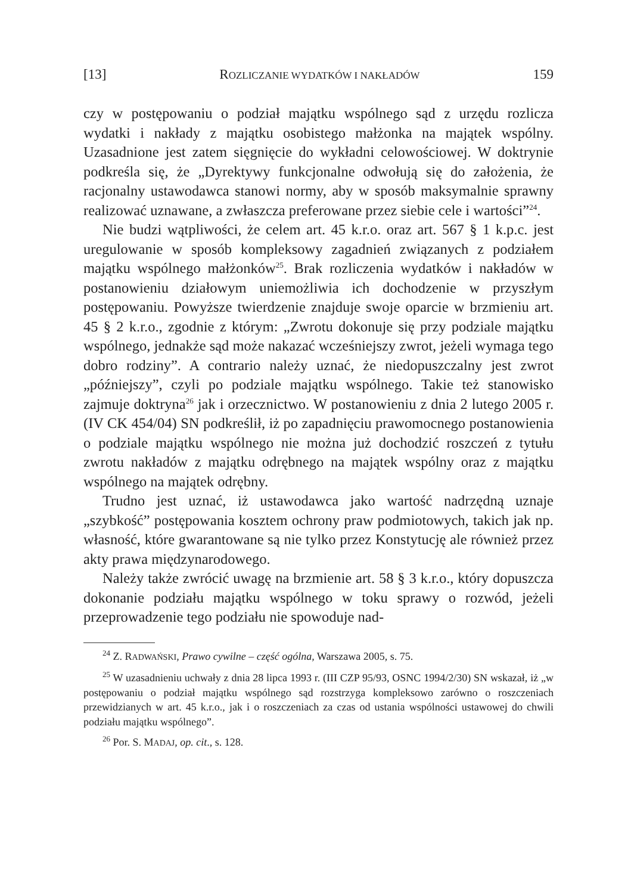[13] ROZLICZANIE WYDATKÓW I NAKŁADÓW 159
czy w postępowaniu o podział majątku wspólnego sąd z urzędu rozlicza wydatki i nakłady z majątku osobistego małżonka na majątek wspólny. Uzasadnione jest zatem sięgnięcie do wykładni celowościowej. W doktrynie podkreśla się, że „Dyrektywy funkcjonalne odwołują się do założenia, że racjonalny ustawodawca stanowi normy, aby w sposób maksymalnie sprawny realizować uznawane, a zwłaszcza preferowane przez siebie cele i wartości”<sup>24</sup>.
Nie budzi wątpliwości, że celem art. 45 k.r.o. oraz art. 567 § 1 k.p.c. jest uregulowanie w sposób kompleksowy zagadnień związanych z podziałem majątku wspólnego małżonków<sup>25</sup>. Brak rozliczenia wydatków i nakładów w postanowieniu działowym uniemożliwia ich dochodzenie w przyszłym postępowaniu. Powyższe twierdzenie znajduje swoje oparcie w brzmieniu art. 45 § 2 k.r.o., zgodnie z którym: „Zwrotu dokonuje się przy podziale majątku wspólnego, jednakże sąd może nakazać wcześniejszy zwrot, jeżeli wymaga tego dobro rodziny”. A contrario należy uznać, że niedopuszczalny jest zwrot „późniejszy”, czyli po podziale majątku wspólnego. Takie też stanowisko zajmuje doktryna<sup>26</sup> jak i orzecznictwo. W postanowieniu z dnia 2 lutego 2005 r. (IV CK 454/04) SN podkreślił, iż po zapadnięciu prawomocnego postanowienia o podziale majątku wspólnego nie można już dochodzić roszczeń z tytułu zwrotu nakładów z majątku odrębnego na majątek wspólny oraz z majątku wspólnego na majątek odrębny.
Trudno jest uznać, iż ustawodawca jako wartość nadrzędną uznaje „szybkość” postępowania kosztem ochrony praw podmiotowych, takich jak np. własność, które gwarantowane są nie tylko przez Konstytucję ale również przez akty prawa międzynarodowego.
Należy także zwrócić uwagę na brzmienie art. 58 § 3 k.r.o., który dopuszcza dokonanie podziału majątku wspólnego w toku sprawy o rozwód, jeżeli przeprowadzenie tego podziału nie spowoduje nad-
<sup>24</sup> Z. RADWAŃSKI, Prawo cywilne – część ogólna, Warszawa 2005, s. 75.
<sup>25</sup> W uzasadnieniu uchwały z dnia 28 lipca 1993 r. (III CZP 95/93, OSNC 1994/2/30) SN wskazał, iż „w postępowaniu o podział majątku wspólnego sąd rozstrzyga kompleksowo zarówno o roszczeniach przewidzianych w art. 45 k.r.o., jak i o roszczeniach za czas od ustania wspólności ustawowej do chwili podziału majątku wspólnego”.
<sup>26</sup> Por. S. MADAJ, op. cit., s. 128.